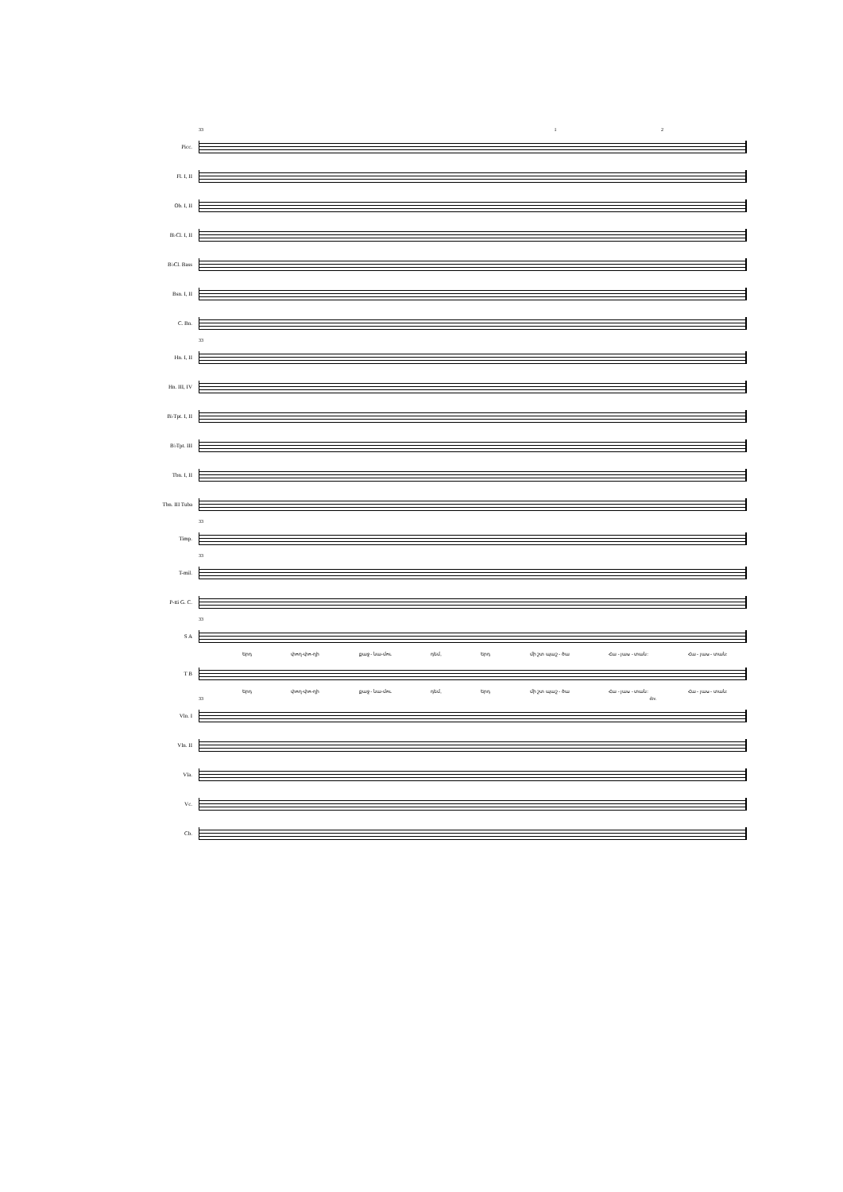33 1 2
Picc.
Fl. I, II
Ob. I, II
B♭Cl. I, II
B♭Cl. Bass
Bsn. I, II
C. Bn.
33
Hn. I, II
Hn. III, IV
B♭Tpt. I, II
B♭Tpt. III
Tbn. I, II
Tbn. III Tuba
33
Timp.
33
T-mil.
P-tti G. C.
33
S A
Երդ փող-փո-ղի քաջ - նա-մու դեմ, Երդ մի շտ պաշ - ծա Հա - յաս - տան: Հա - յաս - տան:
T B
Երդ փող-փո-ղի քաջ - նա-մու դեմ, Երդ մի շտ պաշ - ծա Հա - յաս - տան: Հա - յաս - տան:
33 div.
Vln. I
Vln. II
Vla.
Vc.
Cb.